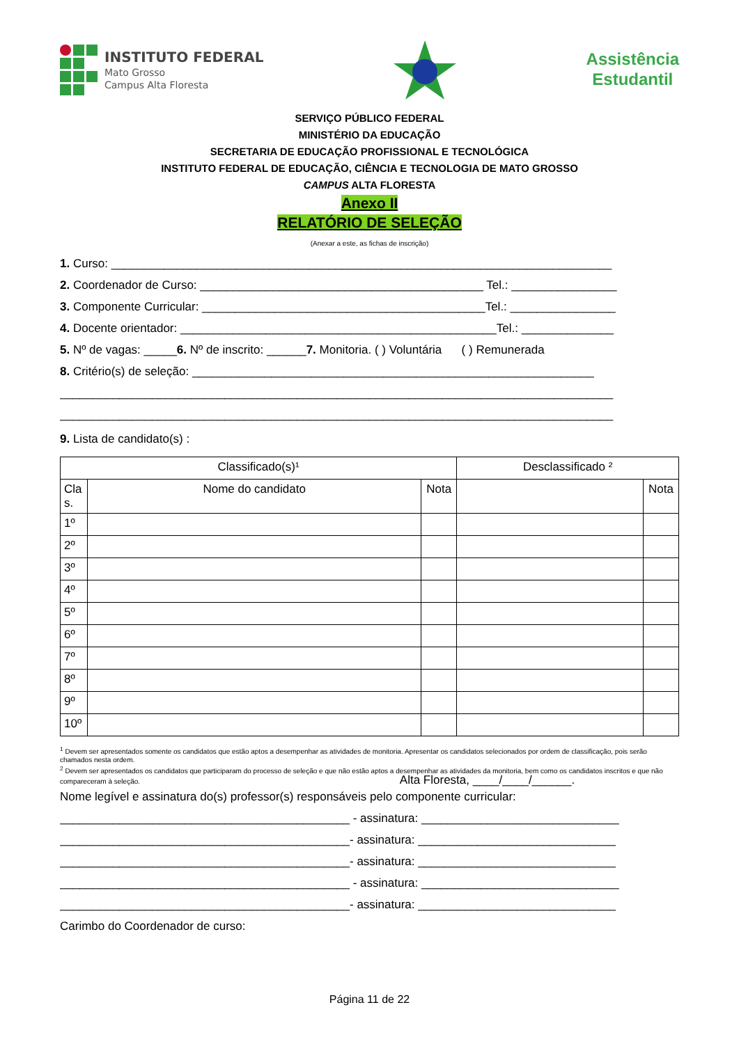INSTITUTO FEDERAL
Mato Grosso
Campus Alta Floresta
Assistência
Estudantil
SERVIÇO PÚBLICO FEDERAL
MINISTÉRIO DA EDUCAÇÃO
SECRETARIA DE EDUCAÇÃO PROFISSIONAL E TECNOLÓGICA
INSTITUTO FEDERAL DE EDUCAÇÃO, CIÊNCIA E TECNOLOGIA DE MATO GROSSO
CAMPUS ALTA FLORESTA
Anexo II
RELATÓRIO DE SELEÇÃO
(Anexar a este, as fichas de inscrição)
1. Curso: ____________________________________________________________________________
2. Coordenador de Curso: ___________________________________________ Tel.: ________________
3. Componente Curricular: ___________________________________________Tel.: ________________
4. Docente orientador: ________________________________________________Tel.: ______________
5. Nº de vagas: _____6. Nº de inscrito: ______7. Monitoria. ( ) Voluntária ( ) Remunerada
8. Critério(s) de seleção: _____________________________________________________________
____________________________________________________________________________________
____________________________________________________________________________________
9. Lista de candidato(s) :
| Classificado(s)¹ | | | Desclassificado ² | |
| --- | --- | --- | --- | --- |
| Cla s. | Nome do candidato | Nota | | Nota |
| 1º | | | | |
| 2º | | | | |
| 3º | | | | |
| 4º | | | | |
| 5º | | | | |
| 6º | | | | |
| 7º | | | | |
| 8º | | | | |
| 9º | | | | |
| 10º | | | | |
<sup>1</sup> Devem ser apresentados somente os candidatos que estão aptos a desempenhar as atividades de monitoria. Apresentar os candidatos selecionados por ordem de classificação, pois serão chamados nesta ordem.
<sup>2</sup> Devem ser apresentados os candidatos que participaram do processo de seleção e que não estão aptos a desempenhar as atividades da monitoria, bem como os candidatos inscritos e que não compareceram à seleção. Alta Floresta, ____/____/______.
Nome legível e assinatura do(s) professor(s) responsáveis pelo componente curricular:
____________________________________________ - assinatura: ______________________________
____________________________________________- assinatura: ______________________________
____________________________________________- assinatura: ______________________________
____________________________________________ - assinatura: ______________________________
____________________________________________- assinatura: ______________________________
Carimbo do Coordenador de curso:
Página 11 de 22